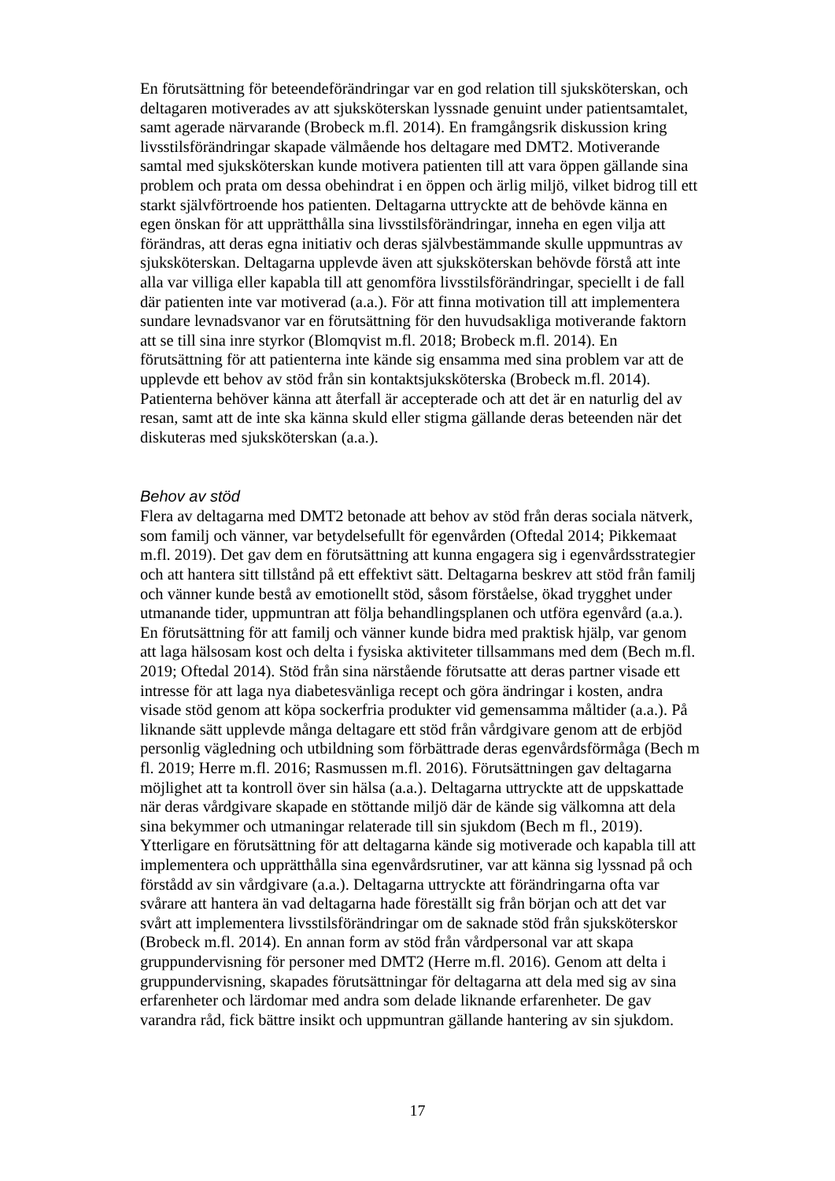En förutsättning för beteendeförändringar var en god relation till sjuksköterskan, och deltagaren motiverades av att sjuksköterskan lyssnade genuint under patientsamtalet, samt agerade närvarande (Brobeck m.fl. 2014). En framgångsrik diskussion kring livsstilsförändringar skapade välmående hos deltagare med DMT2. Motiverande samtal med sjuksköterskan kunde motivera patienten till att vara öppen gällande sina problem och prata om dessa obehindrat i en öppen och ärlig miljö, vilket bidrog till ett starkt självförtroende hos patienten. Deltagarna uttryckte att de behövde känna en egen önskan för att upprätthålla sina livsstilsförändringar, inneha en egen vilja att förändras, att deras egna initiativ och deras självbestämmande skulle uppmuntras av sjuksköterskan. Deltagarna upplevde även att sjuksköterskan behövde förstå att inte alla var villiga eller kapabla till att genomföra livsstilsförändringar, speciellt i de fall där patienten inte var motiverad (a.a.). För att finna motivation till att implementera sundare levnadsvanor var en förutsättning för den huvudsakliga motiverande faktorn att se till sina inre styrkor (Blomqvist m.fl. 2018; Brobeck m.fl. 2014). En förutsättning för att patienterna inte kände sig ensamma med sina problem var att de upplevde ett behov av stöd från sin kontaktsjuksköterska (Brobeck m.fl. 2014). Patienterna behöver känna att återfall är accepterade och att det är en naturlig del av resan, samt att de inte ska känna skuld eller stigma gällande deras beteenden när det diskuteras med sjuksköterskan (a.a.).
Behov av stöd
Flera av deltagarna med DMT2 betonade att behov av stöd från deras sociala nätverk, som familj och vänner, var betydelsefullt för egenvården (Oftedal 2014; Pikkemaat m.fl. 2019). Det gav dem en förutsättning att kunna engagera sig i egenvårdsstrategier och att hantera sitt tillstånd på ett effektivt sätt. Deltagarna beskrev att stöd från familj och vänner kunde bestå av emotionellt stöd, såsom förståelse, ökad trygghet under utmanande tider, uppmuntran att följa behandlingsplanen och utföra egenvård (a.a.). En förutsättning för att familj och vänner kunde bidra med praktisk hjälp, var genom att laga hälsosam kost och delta i fysiska aktiviteter tillsammans med dem (Bech m.fl. 2019; Oftedal 2014). Stöd från sina närstående förutsatte att deras partner visade ett intresse för att laga nya diabetesvänliga recept och göra ändringar i kosten, andra visade stöd genom att köpa sockerfria produkter vid gemensamma måltider (a.a.). På liknande sätt upplevde många deltagare ett stöd från vårdgivare genom att de erbjöd personlig vägledning och utbildning som förbättrade deras egenvårdsförmåga (Bech m fl. 2019; Herre m.fl. 2016; Rasmussen m.fl. 2016). Förutsättningen gav deltagarna möjlighet att ta kontroll över sin hälsa (a.a.). Deltagarna uttryckte att de uppskattade när deras vårdgivare skapade en stöttande miljö där de kände sig välkomna att dela sina bekymmer och utmaningar relaterade till sin sjukdom (Bech m fl., 2019). Ytterligare en förutsättning för att deltagarna kände sig motiverade och kapabla till att implementera och upprätthålla sina egenvårdsrutiner, var att känna sig lyssnad på och förstådd av sin vårdgivare (a.a.). Deltagarna uttryckte att förändringarna ofta var svårare att hantera än vad deltagarna hade föreställt sig från början och att det var svårt att implementera livsstilsförändringar om de saknade stöd från sjuksköterskor (Brobeck m.fl. 2014). En annan form av stöd från vårdpersonal var att skapa gruppundervisning för personer med DMT2 (Herre m.fl. 2016). Genom att delta i gruppundervisning, skapades förutsättningar för deltagarna att dela med sig av sina erfarenheter och lärdomar med andra som delade liknande erfarenheter. De gav varandra råd, fick bättre insikt och uppmuntran gällande hantering av sin sjukdom.
17